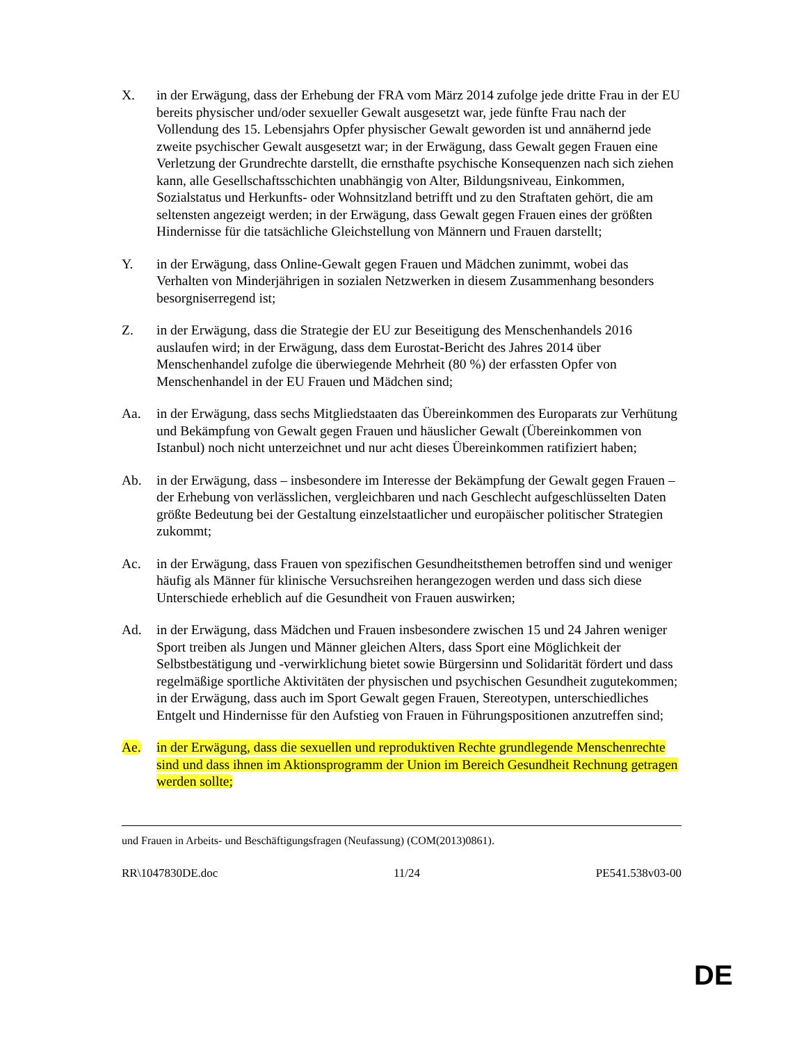X. in der Erwägung, dass der Erhebung der FRA vom März 2014 zufolge jede dritte Frau in der EU bereits physischer und/oder sexueller Gewalt ausgesetzt war, jede fünfte Frau nach der Vollendung des 15. Lebensjahrs Opfer physischer Gewalt geworden ist und annähernd jede zweite psychischer Gewalt ausgesetzt war; in der Erwägung, dass Gewalt gegen Frauen eine Verletzung der Grundrechte darstellt, die ernsthafte psychische Konsequenzen nach sich ziehen kann, alle Gesellschaftsschichten unabhängig von Alter, Bildungsniveau, Einkommen, Sozialstatus und Herkunfts- oder Wohnsitzland betrifft und zu den Straftaten gehört, die am seltensten angezeigt werden; in der Erwägung, dass Gewalt gegen Frauen eines der größten Hindernisse für die tatsächliche Gleichstellung von Männern und Frauen darstellt;
Y. in der Erwägung, dass Online-Gewalt gegen Frauen und Mädchen zunimmt, wobei das Verhalten von Minderjährigen in sozialen Netzwerken in diesem Zusammenhang besonders besorgniserregend ist;
Z. in der Erwägung, dass die Strategie der EU zur Beseitigung des Menschenhandels 2016 auslaufen wird; in der Erwägung, dass dem Eurostat-Bericht des Jahres 2014 über Menschenhandel zufolge die überwiegende Mehrheit (80 %) der erfassten Opfer von Menschenhandel in der EU Frauen und Mädchen sind;
Aa. in der Erwägung, dass sechs Mitgliedstaaten das Übereinkommen des Europarats zur Verhütung und Bekämpfung von Gewalt gegen Frauen und häuslicher Gewalt (Übereinkommen von Istanbul) noch nicht unterzeichnet und nur acht dieses Übereinkommen ratifiziert haben;
Ab. in der Erwägung, dass – insbesondere im Interesse der Bekämpfung der Gewalt gegen Frauen – der Erhebung von verlässlichen, vergleichbaren und nach Geschlecht aufgeschlüsselten Daten größte Bedeutung bei der Gestaltung einzelstaatlicher und europäischer politischer Strategien zukommt;
Ac. in der Erwägung, dass Frauen von spezifischen Gesundheitsthemen betroffen sind und weniger häufig als Männer für klinische Versuchsreihen herangezogen werden und dass sich diese Unterschiede erheblich auf die Gesundheit von Frauen auswirken;
Ad. in der Erwägung, dass Mädchen und Frauen insbesondere zwischen 15 und 24 Jahren weniger Sport treiben als Jungen und Männer gleichen Alters, dass Sport eine Möglichkeit der Selbstbestätigung und -verwirklichung bietet sowie Bürgersinn und Solidarität fördert und dass regelmäßige sportliche Aktivitäten der physischen und psychischen Gesundheit zugutekommen; in der Erwägung, dass auch im Sport Gewalt gegen Frauen, Stereotypen, unterschiedliches Entgelt und Hindernisse für den Aufstieg von Frauen in Führungspositionen anzutreffen sind;
Ae. in der Erwägung, dass die sexuellen und reproduktiven Rechte grundlegende Menschenrechte sind und dass ihnen im Aktionsprogramm der Union im Bereich Gesundheit Rechnung getragen werden sollte;
und Frauen in Arbeits- und Beschäftigungsfragen (Neufassung) (COM(2013)0861).
RR\1047830DE.doc 11/24 PE541.538v03-00
DE